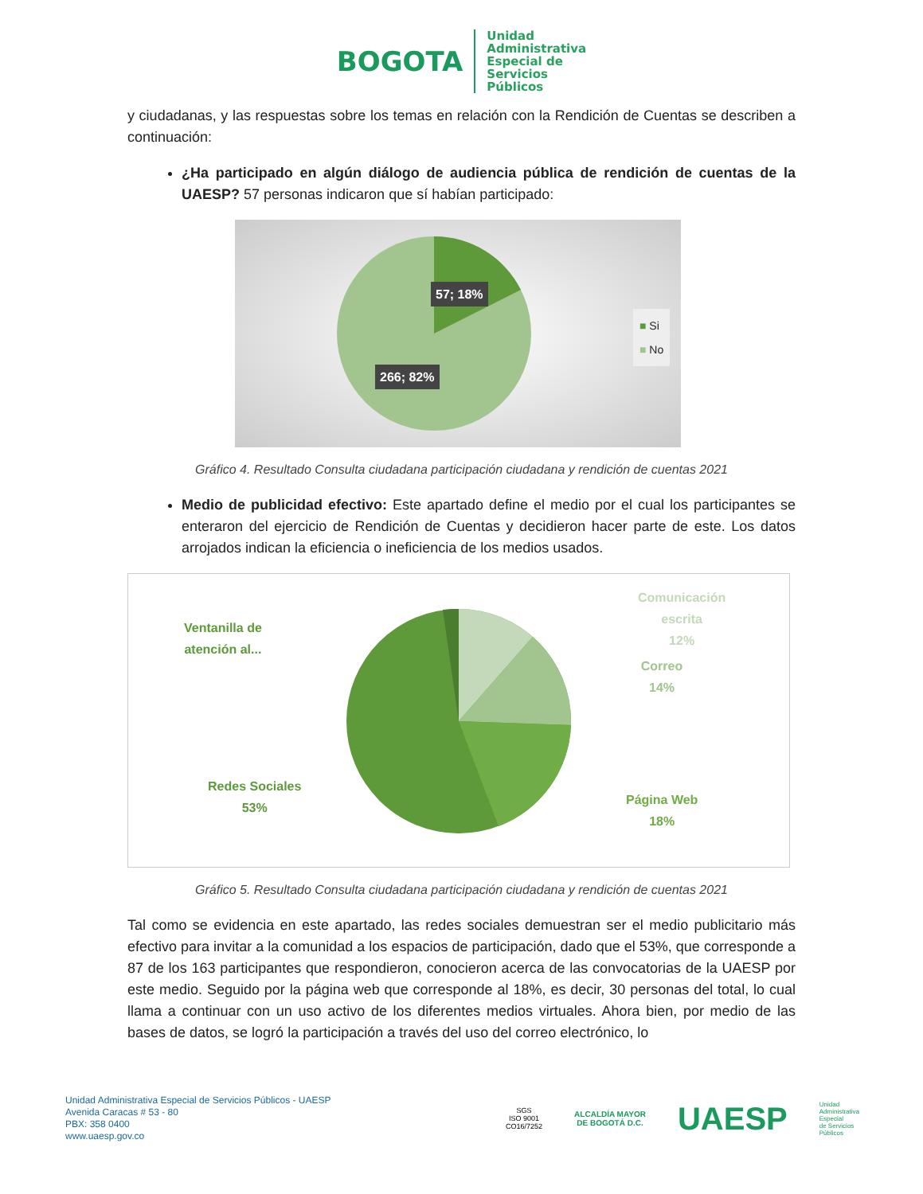BOGOTA
Unidad
Administrativa
Especial de
Servicios
Públicos
y ciudadanas, y las respuestas sobre los temas en relación con la Rendición de Cuentas se describen a continuación:
¿Ha participado en algún diálogo de audiencia pública de rendición de cuentas de la UAESP? 57 personas indicaron que sí habían participado:
57; 18%
266; 82%
■ Si
■ No
Gráfico 4. Resultado Consulta ciudadana participación ciudadana y rendición de cuentas 2021
Medio de publicidad efectivo: Este apartado define el medio por el cual los participantes se enteraron del ejercicio de Rendición de Cuentas y decidieron hacer parte de este. Los datos arrojados indican la eficiencia o ineficiencia de los medios usados.
Ventanilla de
atención al...
Comunicación
escrita
12%
Correo
14%
Página Web
18%
Redes Sociales
53%
Gráfico 5. Resultado Consulta ciudadana participación ciudadana y rendición de cuentas 2021
Tal como se evidencia en este apartado, las redes sociales demuestran ser el medio publicitario más efectivo para invitar a la comunidad a los espacios de participación, dado que el 53%, que corresponde a 87 de los 163 participantes que respondieron, conocieron acerca de las convocatorias de la UAESP por este medio. Seguido por la página web que corresponde al 18%, es decir, 30 personas del total, lo cual llama a continuar con un uso activo de los diferentes medios virtuales. Ahora bien, por medio de las bases de datos, se logró la participación a través del uso del correo electrónico, lo
Unidad Administrativa Especial de Servicios Públicos - UAESP
Avenida Caracas # 53 - 80
PBX: 358 0400
www.uaesp.gov.co
SGS
ISO 9001
CO16/7252
ALCALDÍA MAYOR
DE BOGOTÁ D.C.
UAESP
Unidad
Administrativa
Especial
de Servicios
Públicos